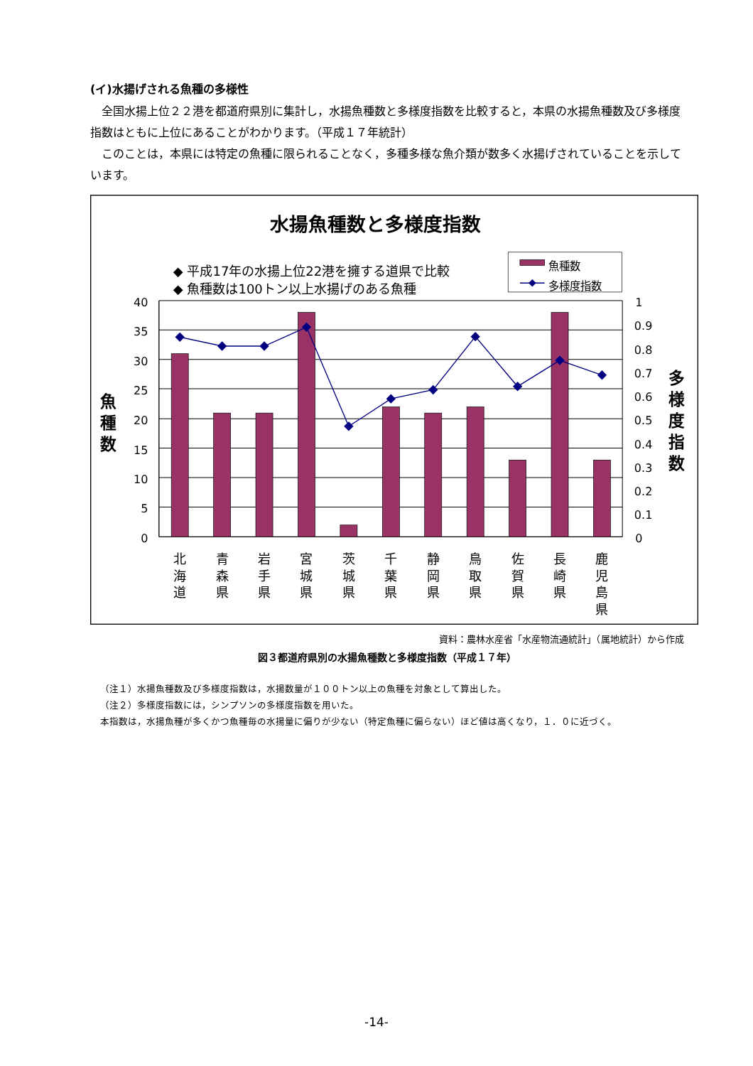(イ)水揚げされる魚種の多様性
全国水揚上位２２港を都道府県別に集計し，水揚魚種数と多様度指数を比較すると，本県の水揚魚種数及び多様度指数はともに上位にあることがわかります。（平成１７年統計）
このことは，本県には特定の魚種に限られることなく，多種多様な魚介類が数多く水揚げされていることを示しています。
水揚魚種数と多様度指数
◆ 平成17年の水揚上位22港を擁する道県で比較
◆ 魚種数は100トン以上水揚げのある魚種
魚種数
多様度指数
40
35
30
25
20
15
10
5
0
1
0.9
0.8
0.7
0.6
0.5
0.4
0.3
0.2
0.1
0
魚
種
数
多
様
度
指
数
北
海
道
青
森
県
岩
手
県
宮
城
県
茨
城
県
千
葉
県
静
岡
県
鳥
取
県
佐
賀
県
長
崎
県
鹿
児
島
県
資料：農林水産省「水産物流通統計」（属地統計）から作成
図３都道府県別の水揚魚種数と多様度指数（平成１７年）
（注１）水揚魚種数及び多様度指数は，水揚数量が１００トン以上の魚種を対象として算出した。
（注２）多様度指数には，シンプソンの多様度指数を用いた。
本指数は，水揚魚種が多くかつ魚種毎の水揚量に偏りが少ない（特定魚種に偏らない）ほど値は高くなり，１．０に近づく。
-14-